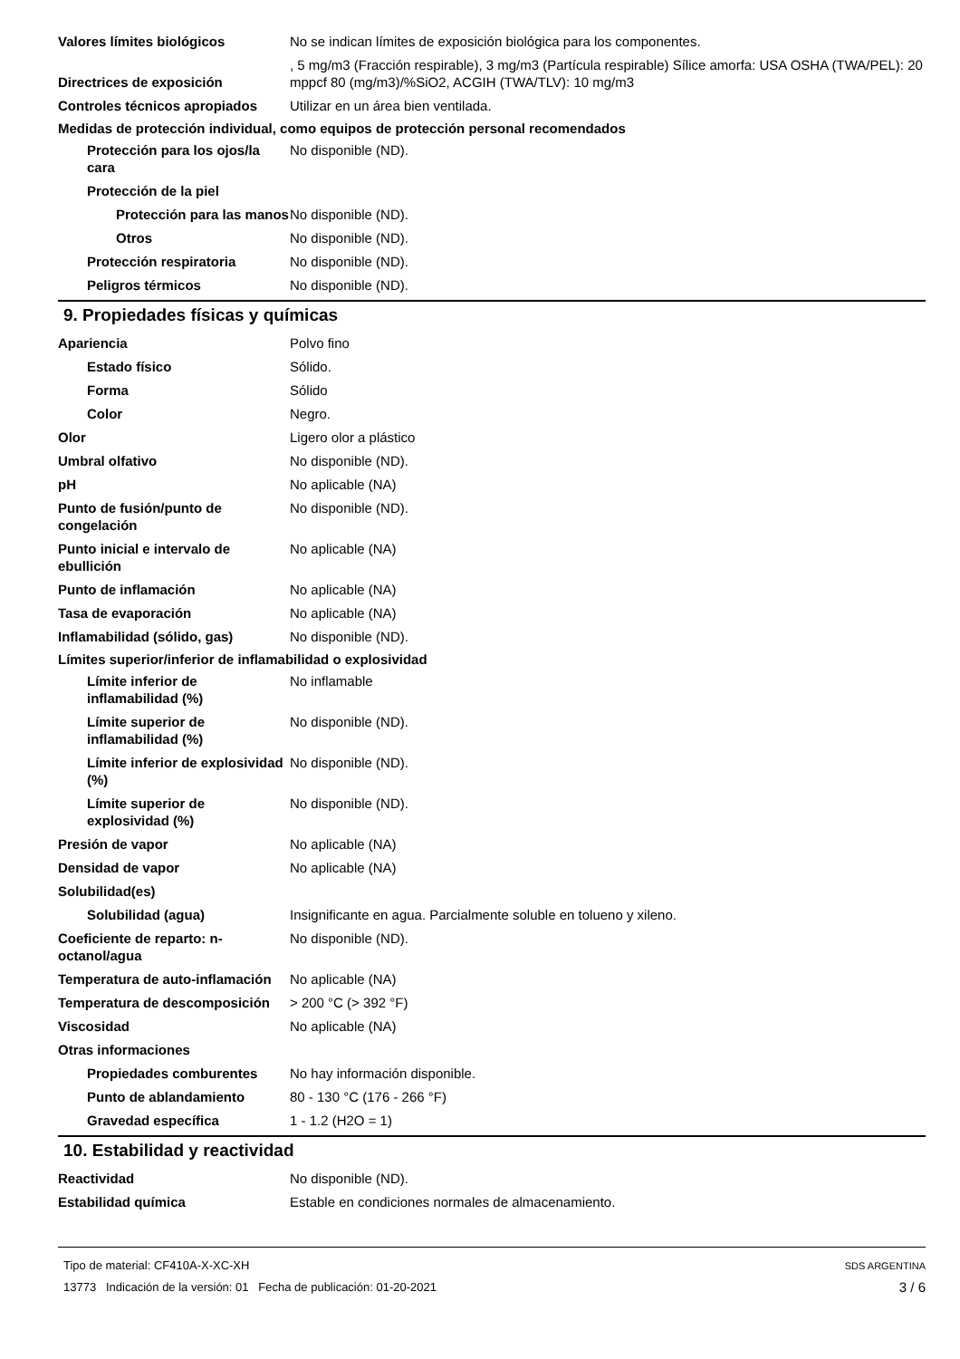Valores límites biológicos No se indican límites de exposición biológica para los componentes.
Directrices de exposición
, 5 mg/m3 (Fracción respirable), 3 mg/m3 (Partícula respirable) Sílice amorfa: USA OSHA (TWA/PEL): 20 mppcf 80 (mg/m3)/%SiO2, ACGIH (TWA/TLV): 10 mg/m3
Controles técnicos apropiados
Utilizar en un área bien ventilada.
Medidas de protección individual, como equipos de protección personal recomendados
Protección para los ojos/la cara
No disponible (ND).
Protección de la piel
Protección para las manos
No disponible (ND).
Otros No disponible (ND).
Protección respiratoria No disponible (ND).
Peligros térmicos No disponible (ND).
9. Propiedades físicas y químicas
Apariencia Polvo fino
Estado físico Sólido.
Forma Sólido
Color Negro.
Olor Ligero olor a plástico
Umbral olfativo No disponible (ND).
pH No aplicable (NA)
Punto de fusión/punto de congelación
No disponible (ND).
Punto inicial e intervalo de ebullición
No aplicable (NA)
Punto de inflamación No aplicable (NA)
Tasa de evaporación No aplicable (NA)
Inflamabilidad (sólido, gas) No disponible (ND).
Límites superior/inferior de inflamabilidad o explosividad
Límite inferior de inflamabilidad (%)
No inflamable
Límite superior de inflamabilidad (%)
No disponible (ND).
Límite inferior de explosividad (%)
No disponible (ND).
Límite superior de explosividad (%)
No disponible (ND).
Presión de vapor No aplicable (NA)
Densidad de vapor No aplicable (NA)
Solubilidad(es)
Solubilidad (agua) Insignificante en agua. Parcialmente soluble en tolueno y xileno.
Coeficiente de reparto: n-octanol/agua
No disponible (ND).
Temperatura de auto-inflamación
No aplicable (NA)
Temperatura de descomposición
> 200 °C (> 392 °F)
Viscosidad No aplicable (NA)
Otras informaciones
Propiedades comburentes No hay información disponible.
Punto de ablandamiento 80 - 130 °C (176 - 266 °F)
Gravedad específica 1 - 1.2 (H2O = 1)
10. Estabilidad y reactividad
Reactividad No disponible (ND).
Estabilidad química Estable en condiciones normales de almacenamiento.
Tipo de material: CF410A-X-XC-XH
13773 Indicación de la versión: 01 Fecha de publicación: 01-20-2021
SDS ARGENTINA
3 / 6